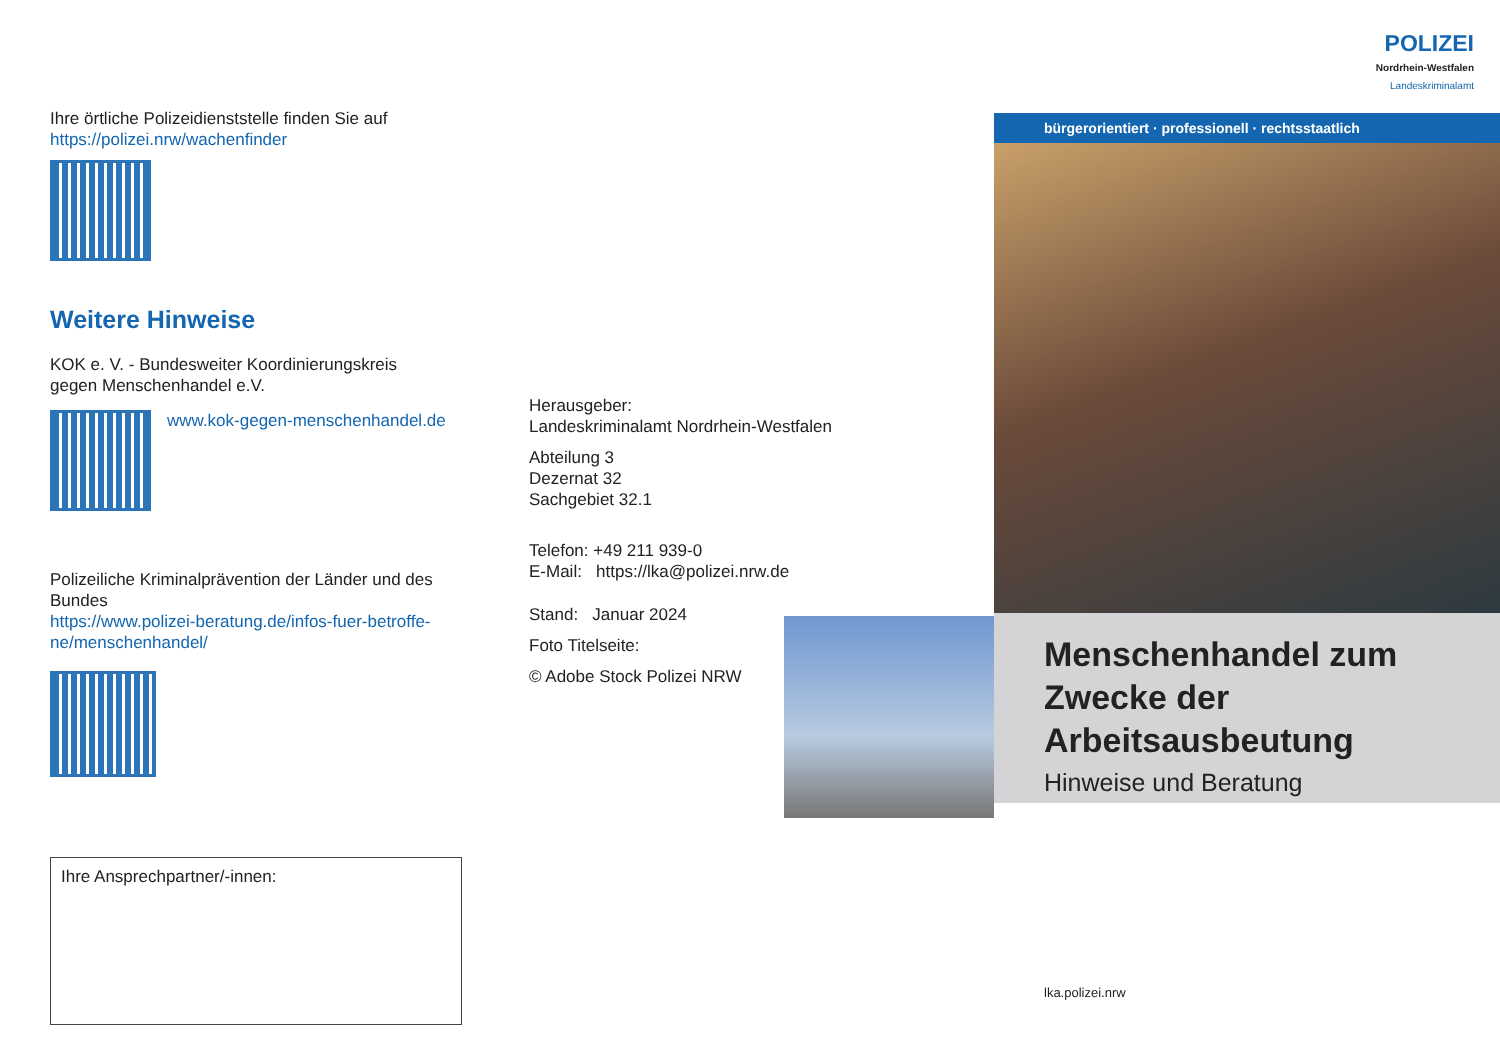Ihre örtliche Polizeidienststelle finden Sie auf
https://polizei.nrw/wachenfinder
Weitere Hinweise
KOK e. V. - Bundesweiter Koordinierungskreis
gegen Menschenhandel e.V.
www.kok-gegen-menschenhandel.de
Polizeiliche Kriminalprävention der Länder und des Bundes
https://www.polizei-beratung.de/infos-fuer-betroffe-ne/menschenhandel/
Ihre Ansprechpartner/-innen:
Herausgeber:
Landeskriminalamt Nordrhein-Westfalen
Abteilung 3
Dezernat 32
Sachgebiet 32.1
Telefon: +49 211 939-0
E-Mail: https://lka@polizei.nrw.de
Stand: Januar 2024
Foto Titelseite:
© Adobe Stock Polizei NRW
POLIZEI
Nordrhein-Westfalen
Landeskriminalamt
bürgerorientiert · professionell · rechtsstaatlich
Menschenhandel zum Zwecke der Arbeitsausbeutung
Hinweise und Beratung
lka.polizei.nrw